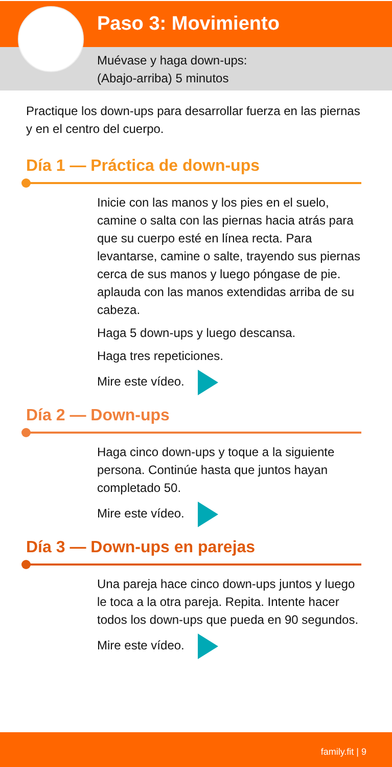Paso 3: Movimiento
Muévase y haga down-ups:
(Abajo-arriba) 5 minutos
Practique los down-ups para desarrollar fuerza en las piernas y en el centro del cuerpo.
Día 1 — Práctica de down-ups
Inicie con las manos y los pies en el suelo, camine o salta con las piernas hacia atrás para que su cuerpo esté en línea recta. Para levantarse, camine o salte, trayendo sus piernas cerca de sus manos y luego póngase de pie. aplauda con las manos extendidas arriba de su cabeza.
Haga 5 down-ups y luego descansa.
Haga tres repeticiones.
Mire este vídeo.
Día 2 — Down-ups
Haga cinco down-ups y toque a la siguiente persona. Continúe hasta que juntos hayan completado 50.
Mire este vídeo.
Día 3 — Down-ups en parejas
Una pareja hace cinco down-ups juntos y luego le toca a la otra pareja. Repita. Intente hacer todos los down-ups que pueda en 90 segundos.
Mire este vídeo.
family.fit | 9